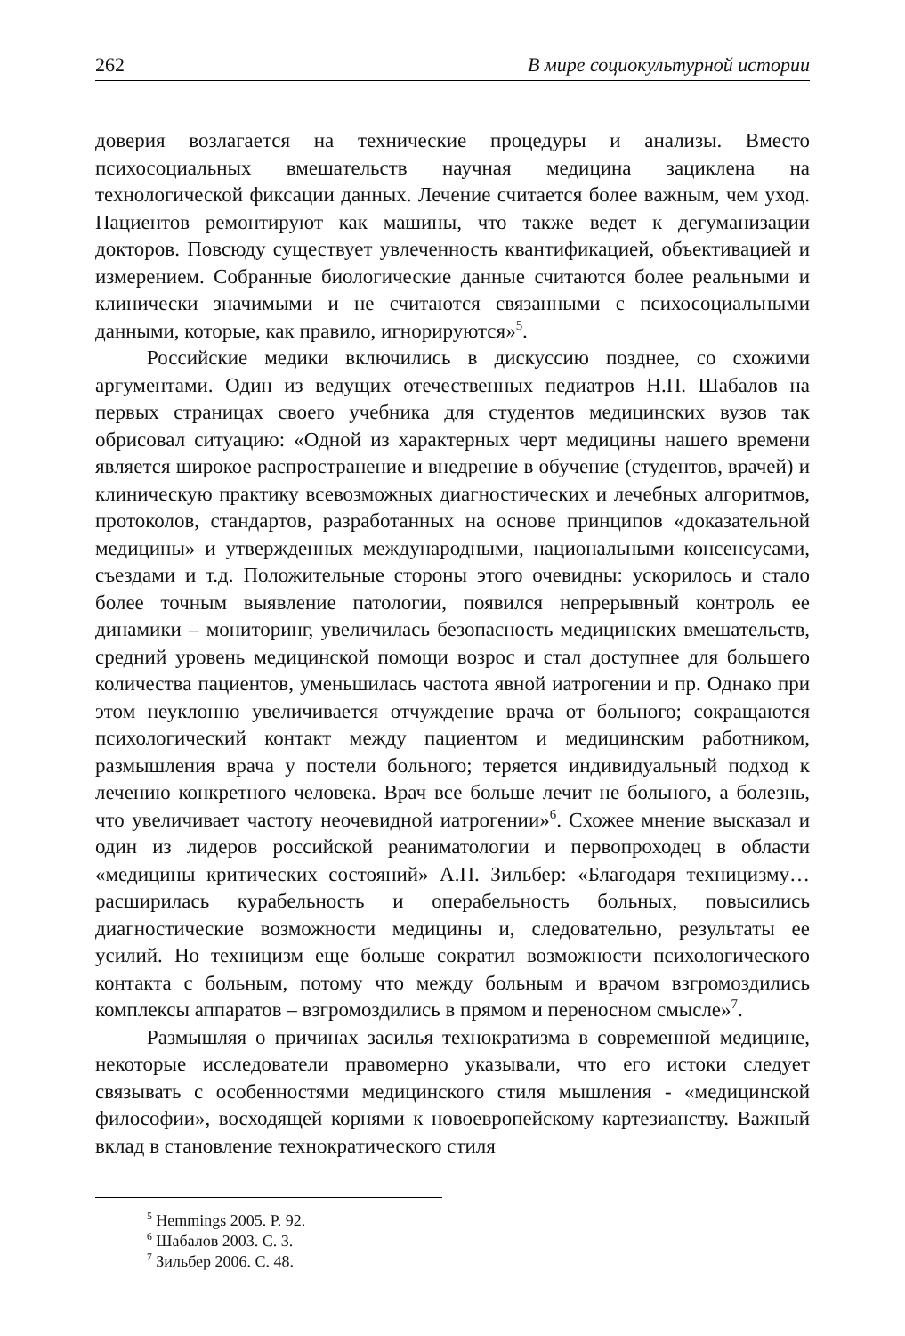262 В мире социокультурной истории
доверия возлагается на технические процедуры и анализы. Вместо психосоциальных вмешательств научная медицина зациклена на технологической фиксации данных. Лечение считается более важным, чем уход. Пациентов ремонтируют как машины, что также ведет к дегуманизации докторов. Повсюду существует увлеченность квантификацией, объективацией и измерением. Собранные биологические данные считаются более реальными и клинически значимыми и не считаются связанными с психосоциальными данными, которые, как правило, игнорируются»<sup>5</sup>.
Российские медики включились в дискуссию позднее, со схожими аргументами. Один из ведущих отечественных педиатров Н.П. Шабалов на первых страницах своего учебника для студентов медицинских вузов так обрисовал ситуацию: «Одной из характерных черт медицины нашего времени является широкое распространение и внедрение в обучение (студентов, врачей) и клиническую практику всевозможных диагностических и лечебных алгоритмов, протоколов, стандартов, разработанных на основе принципов «доказательной медицины» и утвержденных международными, национальными консенсусами, съездами и т.д. Положительные стороны этого очевидны: ускорилось и стало более точным выявление патологии, появился непрерывный контроль ее динамики – мониторинг, увеличилась безопасность медицинских вмешательств, средний уровень медицинской помощи возрос и стал доступнее для большего количества пациентов, уменьшилась частота явной иатрогении и пр. Однако при этом неуклонно увеличивается отчуждение врача от больного; сокращаются психологический контакт между пациентом и медицинским работником, размышления врача у постели больного; теряется индивидуальный подход к лечению конкретного человека. Врач все больше лечит не больного, а болезнь, что увеличивает частоту неочевидной иатрогении»<sup>6</sup>. Схожее мнение высказал и один из лидеров российской реаниматологии и первопроходец в области «медицины критических состояний» А.П. Зильбер: «Благодаря техницизму… расширилась курабельность и операбельность больных, повысились диагностические возможности медицины и, следовательно, результаты ее усилий. Но техницизм еще больше сократил возможности психологического контакта с больным, потому что между больным и врачом взгромоздились комплексы аппаратов – взгромоздились в прямом и переносном смысле»<sup>7</sup>.
Размышляя о причинах засилья технократизма в современной медицине, некоторые исследователи правомерно указывали, что его истоки следует связывать с особенностями медицинского стиля мышления - «медицинской философии», восходящей корнями к новоевропейскому картезианству. Важный вклад в становление технократического стиля
<sup>5</sup> Hemmings 2005. P. 92.
<sup>6</sup> Шабалов 2003. С. 3.
<sup>7</sup> Зильбер 2006. С. 48.